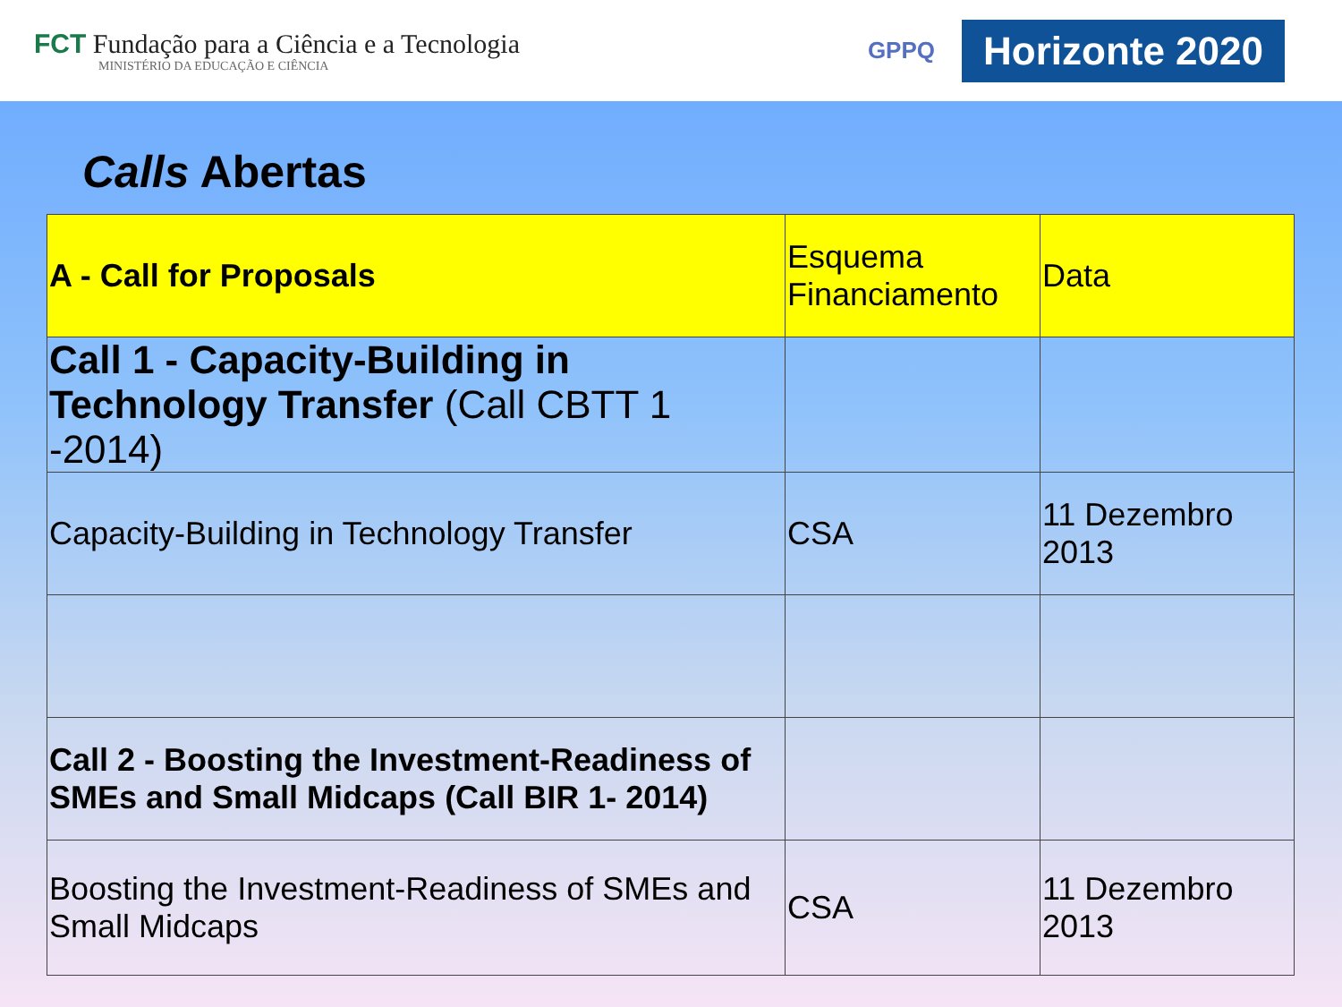FCT Fundação para a Ciência e a Tecnologia
MINISTÉRIO DA EDUCAÇÃO E CIÊNCIA
GPPQ
Horizonte 2020
Calls Abertas
| A - Call for Proposals | Esquema Financiamento | Data |
| --- | --- | --- |
| Call 1 - Capacity-Building in Technology Transfer (Call CBTT 1 -2014) | | |
| Capacity-Building in Technology Transfer | CSA | 11 Dezembro 2013 |
| Call 2 - Boosting the Investment-Readiness of SMEs and Small Midcaps (Call BIR 1- 2014) | | |
| Boosting the Investment-Readiness of SMEs and Small Midcaps | CSA | 11 Dezembro 2013 |